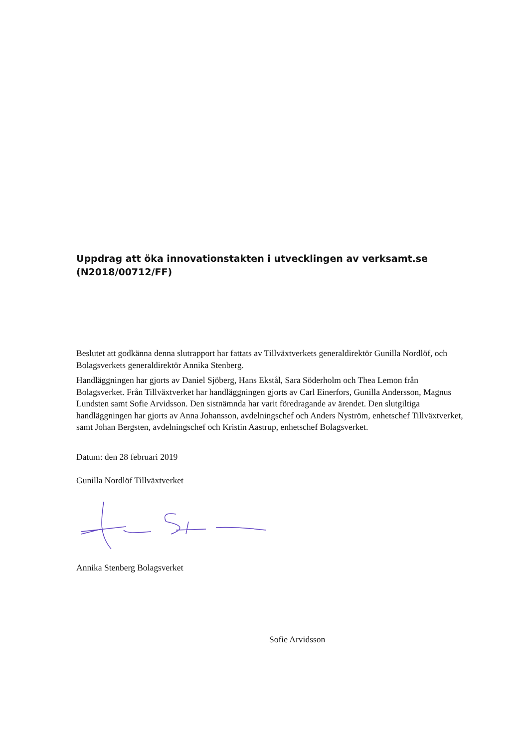Uppdrag att öka innovationstakten i utvecklingen av verksamt.se (N2018/00712/FF)
Beslutet att godkänna denna slutrapport har fattats av Tillväxtverkets generaldirektör Gunilla Nordlöf, och Bolagsverkets generaldirektör Annika Stenberg.
Handläggningen har gjorts av Daniel Sjöberg, Hans Ekstål, Sara Söderholm och Thea Lemon från Bolagsverket. Från Tillväxtverket har handläggningen gjorts av Carl Einerfors, Gunilla Andersson, Magnus Lundsten samt Sofie Arvidsson. Den sistnämnda har varit föredragande av ärendet. Den slutgiltiga handläggningen har gjorts av Anna Johansson, avdelningschef och Anders Nyström, enhetschef Tillväxtverket, samt Johan Bergsten, avdelningschef och Kristin Aastrup, enhetschef Bolagsverket.
Datum: den 28 februari 2019
Gunilla Nordlöf Tillväxtverket
Annika Stenberg Bolagsverket
Sofie Arvidsson